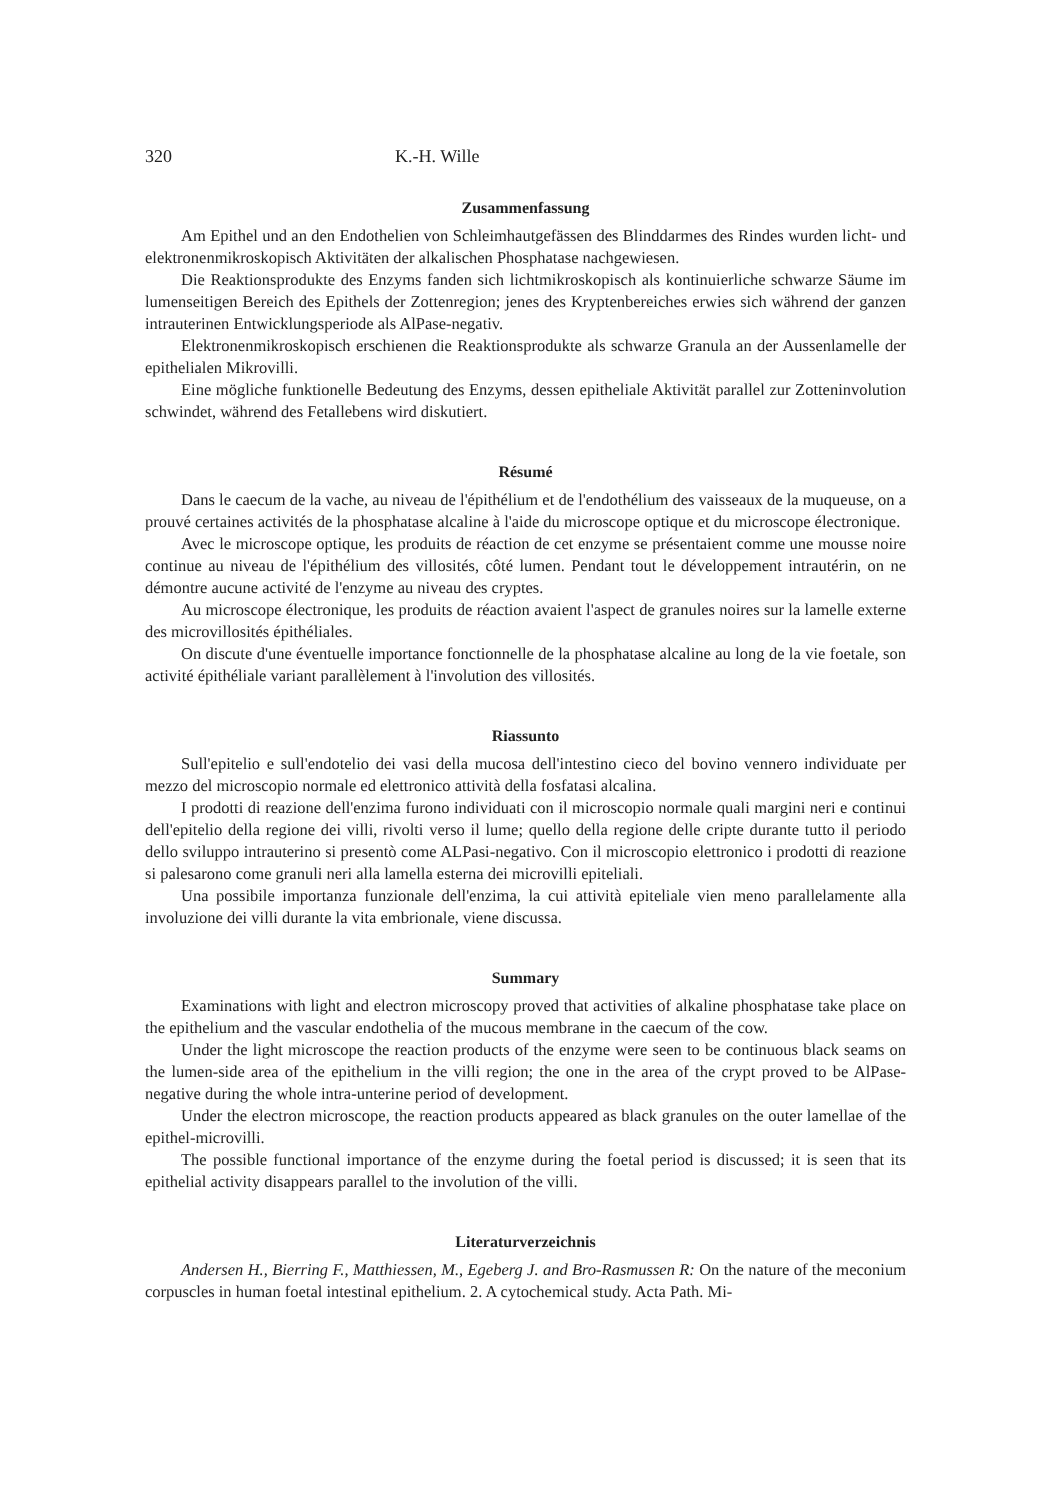320 K.-H. Wille
Zusammenfassung
Am Epithel und an den Endothelien von Schleimhautgefässen des Blinddarmes des Rindes wurden licht- und elektronenmikroskopisch Aktivitäten der alkalischen Phosphatase nachgewiesen.
Die Reaktionsprodukte des Enzyms fanden sich lichtmikroskopisch als kontinuierliche schwarze Säume im lumenseitigen Bereich des Epithels der Zottenregion; jenes des Kryptenbereiches erwies sich während der ganzen intrauterinen Entwicklungsperiode als AlPase-negativ.
Elektronenmikroskopisch erschienen die Reaktionsprodukte als schwarze Granula an der Aussenlamelle der epithelialen Mikrovilli.
Eine mögliche funktionelle Bedeutung des Enzyms, dessen epitheliale Aktivität parallel zur Zotteninvolution schwindet, während des Fetallebens wird diskutiert.
Résumé
Dans le caecum de la vache, au niveau de l'épithélium et de l'endothélium des vaisseaux de la muqueuse, on a prouvé certaines activités de la phosphatase alcaline à l'aide du microscope optique et du microscope électronique.
Avec le microscope optique, les produits de réaction de cet enzyme se présentaient comme une mousse noire continue au niveau de l'épithélium des villosités, côté lumen. Pendant tout le développement intrautérin, on ne démontre aucune activité de l'enzyme au niveau des cryptes.
Au microscope électronique, les produits de réaction avaient l'aspect de granules noires sur la lamelle externe des microvillosités épithéliales.
On discute d'une éventuelle importance fonctionnelle de la phosphatase alcaline au long de la vie foetale, son activité épithéliale variant parallèlement à l'involution des villosités.
Riassunto
Sull'epitelio e sull'endotelio dei vasi della mucosa dell'intestino cieco del bovino vennero individuate per mezzo del microscopio normale ed elettronico attività della fosfatasi alcalina.
I prodotti di reazione dell'enzima furono individuati con il microscopio normale quali margini neri e continui dell'epitelio della regione dei villi, rivolti verso il lume; quello della regione delle cripte durante tutto il periodo dello sviluppo intrauterino si presentò come ALPasi-negativo. Con il microscopio elettronico i prodotti di reazione si palesarono come granuli neri alla lamella esterna dei microvilli epiteliali.
Una possibile importanza funzionale dell'enzima, la cui attività epiteliale vien meno parallelamente alla involuzione dei villi durante la vita embrionale, viene discussa.
Summary
Examinations with light and electron microscopy proved that activities of alkaline phosphatase take place on the epithelium and the vascular endothelia of the mucous membrane in the caecum of the cow.
Under the light microscope the reaction products of the enzyme were seen to be continuous black seams on the lumen-side area of the epithelium in the villi region; the one in the area of the crypt proved to be AlPase-negative during the whole intra-unterine period of development.
Under the electron microscope, the reaction products appeared as black granules on the outer lamellae of the epithel-microvilli.
The possible functional importance of the enzyme during the foetal period is discussed; it is seen that its epithelial activity disappears parallel to the involution of the villi.
Literaturverzeichnis
Andersen H., Bierring F., Matthiessen, M., Egeberg J. and Bro-Rasmussen R: On the nature of the meconium corpuscles in human foetal intestinal epithelium. 2. A cytochemical study. Acta Path. Mi-